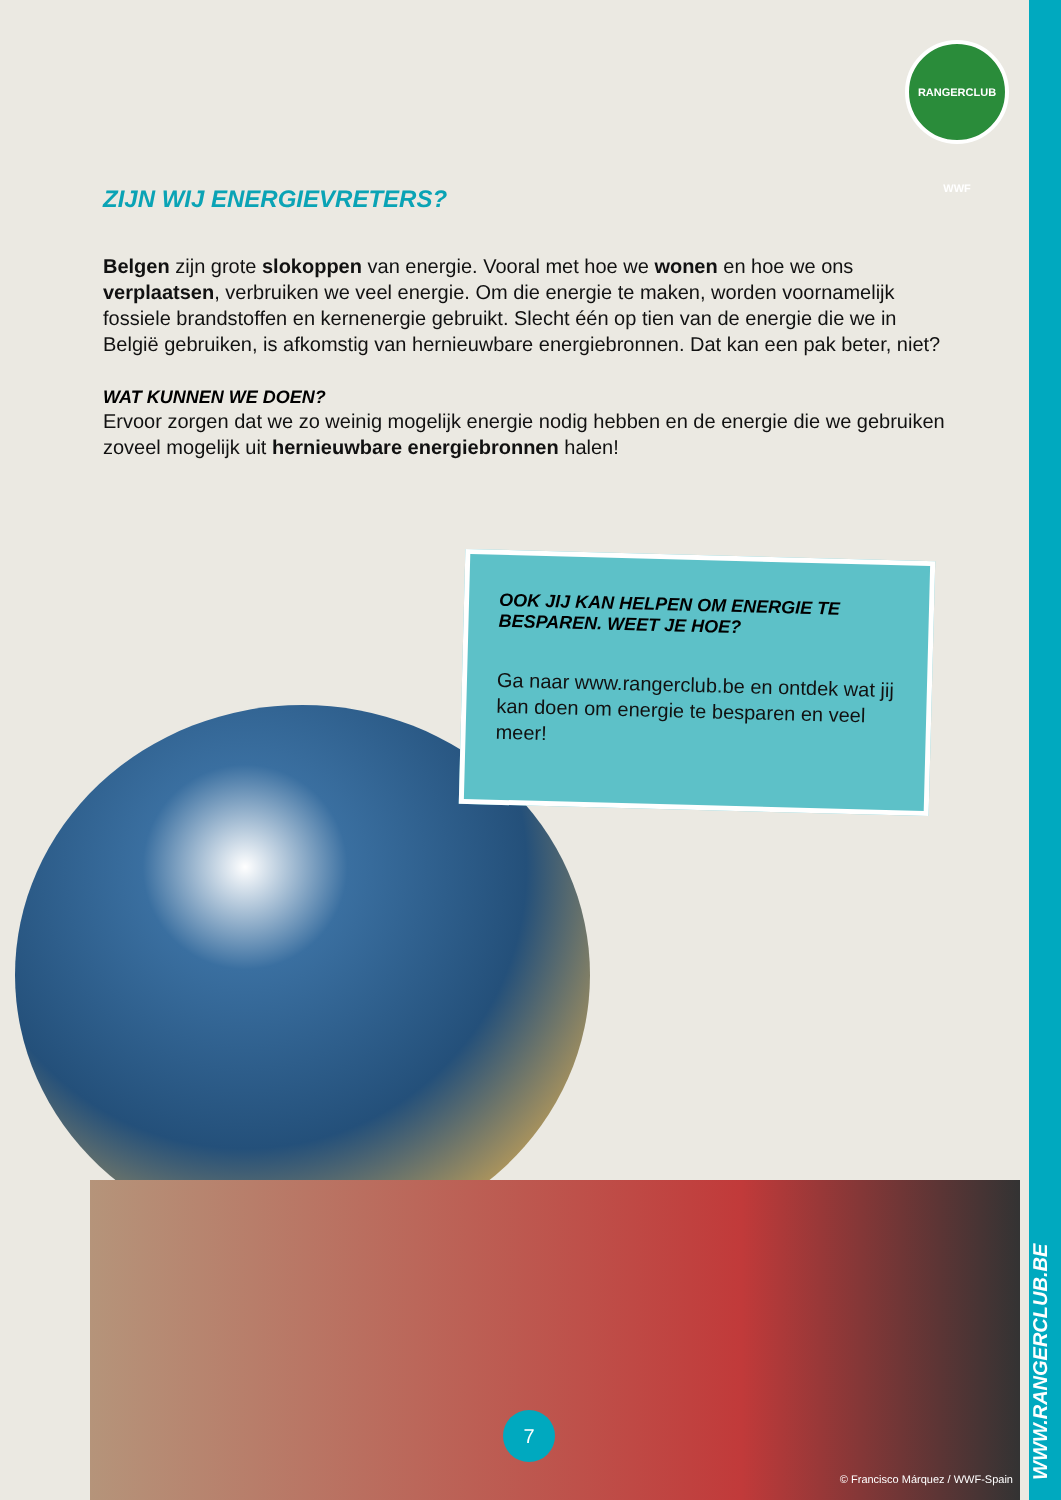RANGERCLUB WWF
ZIJN WIJ ENERGIEVRETERS?
Belgen zijn grote slokoppen van energie. Vooral met hoe we wonen en hoe we ons verplaatsen, verbruiken we veel energie. Om die energie te maken, worden voornamelijk fossiele brandstoffen en kernenergie gebruikt. Slecht één op tien van de energie die we in België gebruiken, is afkomstig van hernieuwbare energiebronnen. Dat kan een pak beter, niet?
WAT KUNNEN WE DOEN?
Ervoor zorgen dat we zo weinig mogelijk energie nodig hebben en de energie die we gebruiken zoveel mogelijk uit hernieuwbare energiebronnen halen!
OOK JIJ KAN HELPEN OM ENERGIE TE BESPAREN. WEET JE HOE?
Ga naar www.rangerclub.be en ontdek wat jij kan doen om energie te besparen en veel meer!
7
© Francisco Márquez / WWF-Spain
WWW.RANGERCLUB.BE